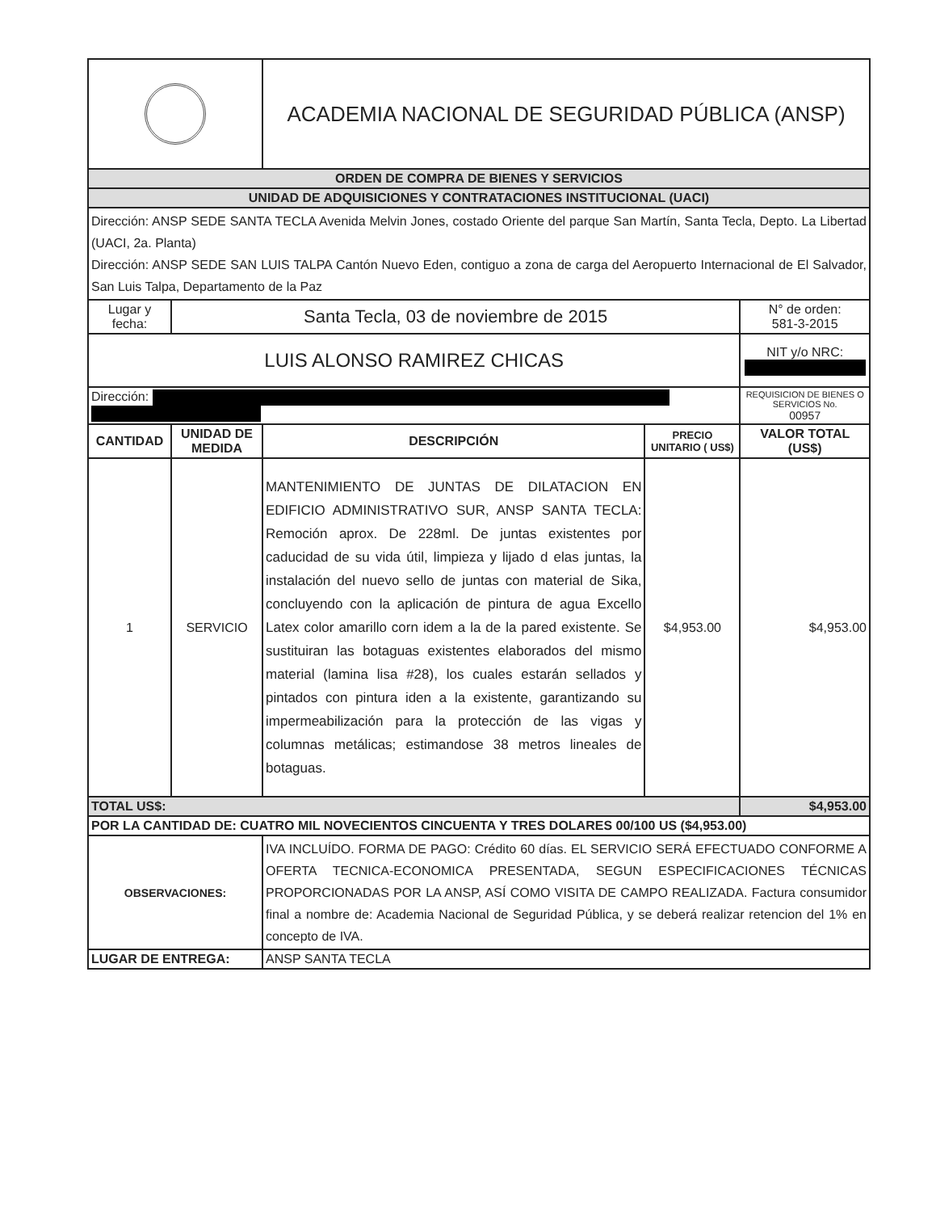| | | ACADEMIA NACIONAL DE SEGURIDAD PÚBLICA (ANSP) | | |
| ORDEN DE COMPRA DE BIENES Y SERVICIOS | | | | |
| UNIDAD DE ADQUISICIONES Y CONTRATACIONES INSTITUCIONAL (UACI) | | | | |
| Dirección: ANSP SEDE SANTA TECLA Avenida Melvin Jones, costado Oriente del parque San Martín, Santa Tecla, Depto. La Libertad (UACI, 2a. Planta) Dirección: ANSP SEDE SAN LUIS TALPA Cantón Nuevo Eden, contiguo a zona de carga del Aeropuerto Internacional de El Salvador, San Luis Talpa, Departamento de la Paz | | | | |
| Lugar y fecha: | Santa Tecla, 03 de noviembre de 2015 | | | N° de orden: 581-3-2015 |
| LUIS ALONSO RAMIREZ CHICAS | | | | NIT y/o NRC: |
| Dirección: | | | | REQUISICION DE BIENES O SERVICIOS No. 00957 |
| CANTIDAD | UNIDAD DE MEDIDA | DESCRIPCIÓN | PRECIO UNITARIO ( US$) | VALOR TOTAL (US$) |
| 1 | SERVICIO | MANTENIMIENTO DE JUNTAS DE DILATACION EN EDIFICIO ADMINISTRATIVO SUR, ANSP SANTA TECLA: Remoción aprox. De 228ml. De juntas existentes por caducidad de su vida útil, limpieza y lijado d elas juntas, la instalación del nuevo sello de juntas con material de Sika, concluyendo con la aplicación de pintura de agua Excello Latex color amarillo corn idem a la de la pared existente. Se sustituiran las botaguas existentes elaborados del mismo material (lamina lisa #28), los cuales estarán sellados y pintados con pintura iden a la existente, garantizando su impermeabilización para la protección de las vigas y columnas metálicas; estimandose 38 metros lineales de botaguas. | $4,953.00 | $4,953.00 |
| TOTAL US$: | | | | $4,953.00 |
| POR LA CANTIDAD DE: CUATRO MIL NOVECIENTOS CINCUENTA Y TRES DOLARES 00/100 US ($4,953.00) | | | | |
| OBSERVACIONES: | | IVA INCLUÍDO. FORMA DE PAGO: Crédito 60 días. EL SERVICIO SERÁ EFECTUADO CONFORME A OFERTA TECNICA-ECONOMICA PRESENTADA, SEGUN ESPECIFICACIONES TÉCNICAS PROPORCIONADAS POR LA ANSP, ASÍ COMO VISITA DE CAMPO REALIZADA. Factura consumidor final a nombre de: Academia Nacional de Seguridad Pública, y se deberá realizar retencion del 1% en concepto de IVA. | | |
| LUGAR DE ENTREGA: | | ANSP SANTA TECLA | | |